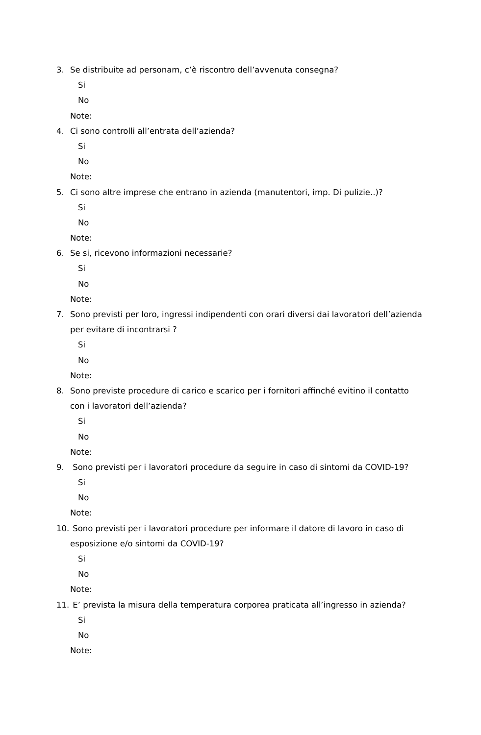3. Se distribuite ad personam, c’è riscontro dell’avvenuta consegna?
Si
No
Note:
4. Ci sono controlli all’entrata dell’azienda?
Si
No
Note:
5. Ci sono altre imprese che entrano in azienda (manutentori, imp. Di pulizie..)?
Si
No
Note:
6. Se si, ricevono informazioni necessarie?
Si
No
Note:
7. Sono previsti per loro, ingressi indipendenti con orari diversi dai lavoratori dell’azienda
per evitare di incontrarsi ?
Si
No
Note:
8. Sono previste procedure di carico e scarico per i fornitori affinché evitino il contatto
con i lavoratori dell’azienda?
Si
No
Note:
9. Sono previsti per i lavoratori procedure da seguire in caso di sintomi da COVID-19?
Si
No
Note:
10. Sono previsti per i lavoratori procedure per informare il datore di lavoro in caso di
esposizione e/o sintomi da COVID-19?
Si
No
Note:
11. E’ prevista la misura della temperatura corporea praticata all’ingresso in azienda?
Si
No
Note: